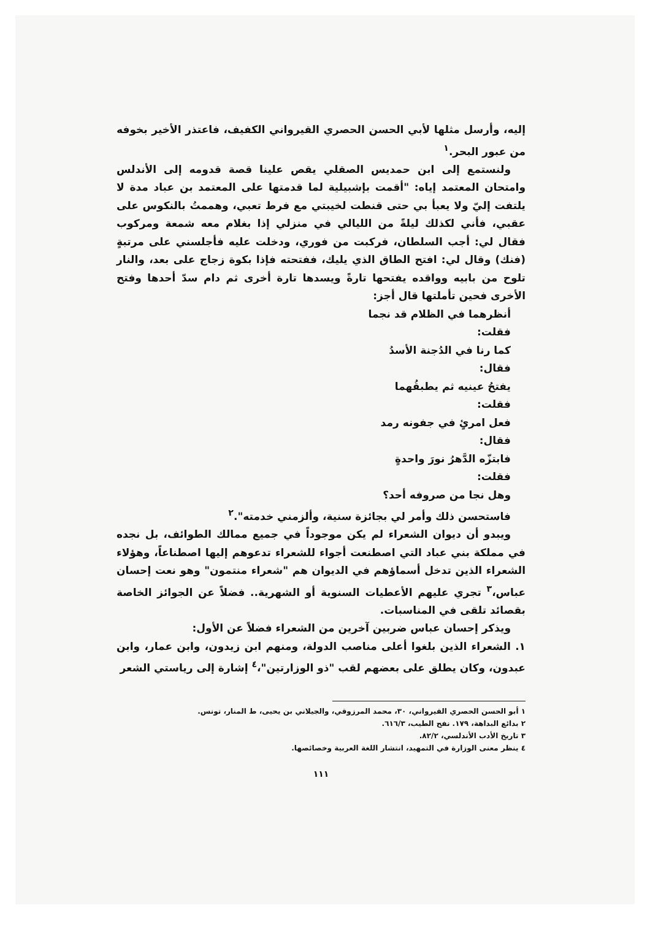إليه، وأرسل مثلها لأبي الحسن الحصري القيرواني الكفيف، فاعتذر الأخير بخوفه من عبور البحر.<sup>١</sup>
ولنستمع إلى ابن حمديس الصقلي يقص علينا قصة قدومه إلى الأندلس وامتحان المعتمد إياه: "أقمت بإشبيلية لما قدمتها على المعتمد بن عباد مدة لا يلتفت إليّ ولا يعبأ بي حتى قنطت لخيبتي مع فرط تعبي، وهممتُ بالنكوس على عقبي، فأني لكذلك ليلةً من الليالي في منزلي إذا بغلام معه شمعة ومركوب فقال لي: أجب السلطان، فركبت من فوري، ودخلت عليه فأجلسني على مرتبةٍ (فنك) وقال لي: افتح الطاق الذي يليك، ففتحته فإذا بكوة زجاج على بعد، والنار تلوح من بابيه وواقده يفتحها تارةً ويسدها تارة أخرى ثم دام سدّ أحدها وفتح الأخرى فحين تأملتها قال أجز:
أنظرهما في الظلام قد نجما
فقلت:
كما رنا في الدُجنة الأسدُ
فقال:
يفتحُ عينيه ثم يطبقُهما
فقلت:
فعل امرئٍ في جفونه رمد
فقال:
فابتزّه الدَّهرُ نورَ واحدةٍ
فقلت:
وهل نجا من صروفه أحد؟
فاستحسن ذلك وأمر لي بجائزة سنية، وألزمني خدمته".<sup>٢</sup>
ويبدو أن ديوان الشعراء لم يكن موجوداً في جميع ممالك الطوائف، بل نجده في مملكة بني عباد التي اصطنعت أجواء للشعراء تدعوهم إليها اصطناعاً، وهؤلاء الشعراء الذين تدخل أسماؤهم في الديوان هم "شعراء منتمون" وهو نعت إحسان عباس،<sup>٣</sup> تجري عليهم الأعطيات السنوية أو الشهرية.. فضلاً عن الجوائز الخاصة بقصائد تلقى في المناسبات.
ويذكر إحسان عباس ضربين آخرين من الشعراء فضلاً عن الأول:
١. الشعراء الذين بلغوا أعلى مناصب الدولة، ومنهم ابن زيدون، وابن عمار، وابن عبدون، وكان يطلق على بعضهم لقب "ذو الوزارتين"،<sup>٤</sup> إشارة إلى رياستي الشعر
١ أبو الحسن الحصري القيرواني، ٣٠، محمد المرزوقي، والجيلاني بن يحيى، ط المنار، تونس.
٢ بدائع البداهة، ١٧٩. نفح الطيب، ٦١٦/٣.
٣ تاريخ الأدب الأندلسي، ٨٢/٢.
٤ ينظر معنى الوزارة في التمهيد، انتشار اللغة العربية وخصائصها.
١١١